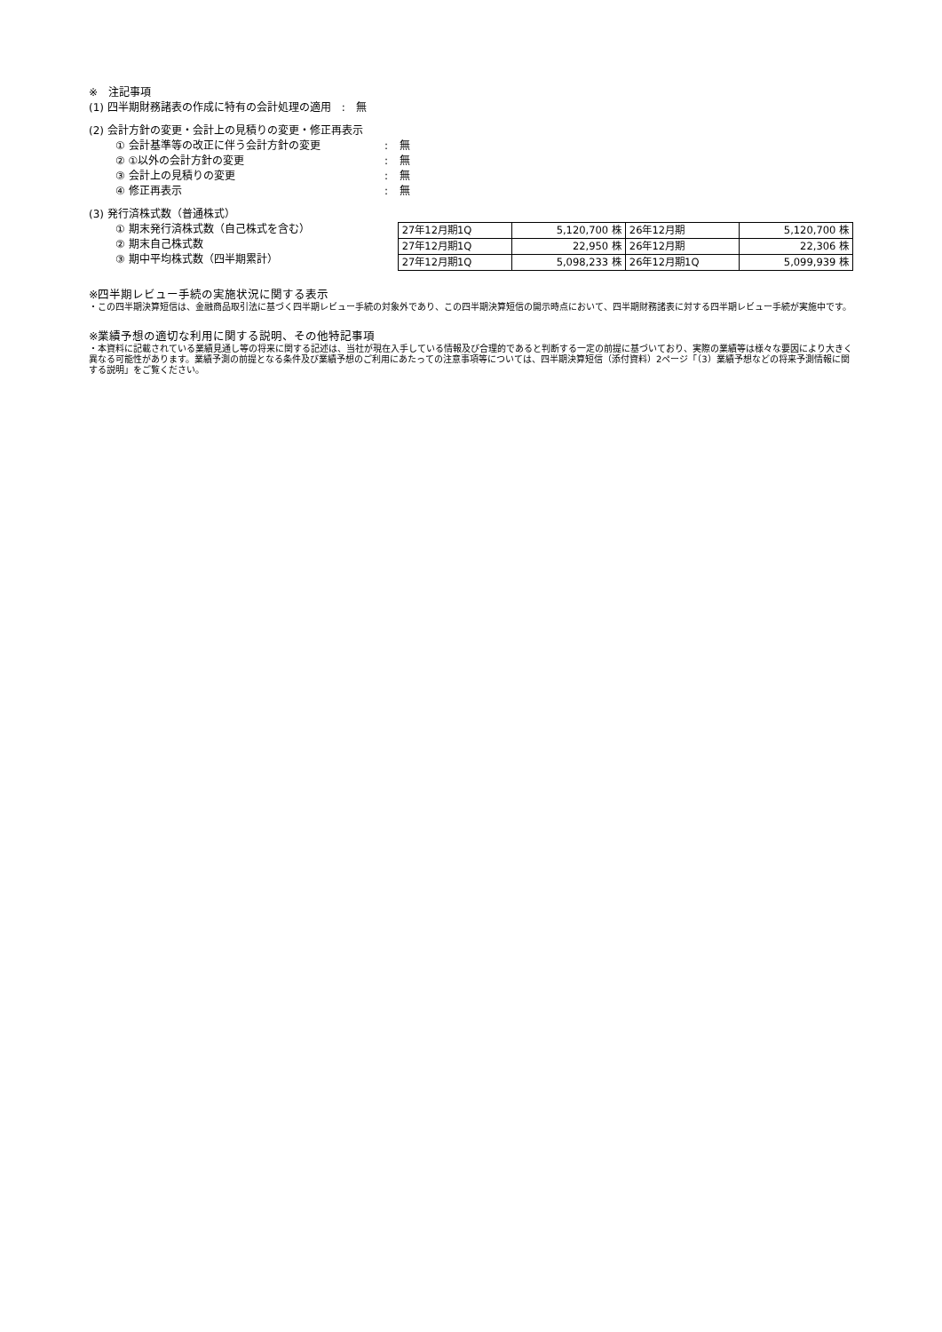※　注記事項
(1) 四半期財務諸表の作成に特有の会計処理の適用　:　無
(2) 会計方針の変更・会計上の見積りの変更・修正再表示
① 会計基準等の改正に伴う会計方針の変更: 無
② ①以外の会計方針の変更: 無
③ 会計上の見積りの変更: 無
④ 修正再表示: 無
(3) 発行済株式数（普通株式）
① 期末発行済株式数（自己株式を含む）
② 期末自己株式数
③ 期中平均株式数（四半期累計）
| 27年12月期1Q | 5,120,700 株 | 26年12月期 | 5,120,700 株 |
| 27年12月期1Q | 22,950 株 | 26年12月期 | 22,306 株 |
| 27年12月期1Q | 5,098,233 株 | 26年12月期1Q | 5,099,939 株 |
※四半期レビュー手続の実施状況に関する表示
・この四半期決算短信は、金融商品取引法に基づく四半期レビュー手続の対象外であり、この四半期決算短信の開示時点において、四半期財務諸表に対する四半期レビュー手続が実施中です。
※業績予想の適切な利用に関する説明、その他特記事項
・本資料に記載されている業績見通し等の将来に関する記述は、当社が現在入手している情報及び合理的であると判断する一定の前提に基づいており、実際の業績等は様々な要因により大きく異なる可能性があります。業績予測の前提となる条件及び業績予想のご利用にあたっての注意事項等については、四半期決算短信（添付資料）2ページ「（3）業績予想などの将来予測情報に関する説明」をご覧ください。